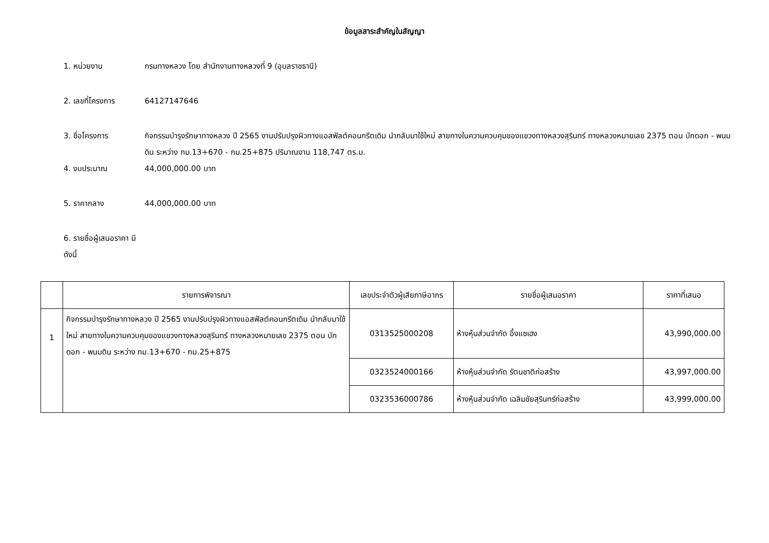ข้อมูลสาระสำคัญในสัญญา
1. หน่วยงาน กรมทางหลวง โดย สำนักงานทางหลวงที่ 9 (อุบลราชธานี)
2. เลขที่โครงการ 64127147646
3. ชื่อโครงการ กิจกรรมบำรุงรักษาทางหลวง ปี 2565 งานปรับปรุงผิวทางแอสฟัลต์คอนกรีตเดิม นำกลับมาใช้ใหม่ สายทางในความควบคุมของแขวงทางหลวงสุรินทร์ ทางหลวงหมายเลข 2375 ตอน บักดอก - พนมดิน ระหว่าง กม.13+670 - กม.25+875 ปริมาณงาน 118,747 ตร.ม.
4. งบประมาณ 44,000,000.00 บาท
5. ราคากลาง 44,000,000.00 บาท
6. รายชื่อผู้เสนอราคา มีดังนี้
| | รายการพิจารณา | เลขประจำตัวผู้เสียภาษีอากร | รายชื่อผู้เสนอราคา | ราคาที่เสนอ |
| --- | --- | --- | --- | --- |
| 1 | กิจกรรมบำรุงรักษาทางหลวง ปี 2565 งานปรับปรุงผิวทางแอสฟัลต์คอนกรีตเดิม นำกลับมาใช้ใหม่ สายทางในความควบคุมของแขวงทางหลวงสุรินทร์ ทางหลวงหมายเลข 2375 ตอน บักดอก - พนมดิน ระหว่าง กม.13+670 - กม.25+875 | 0313525000208 | ห้างหุ้นส่วนจำกัด อึ้งแซเฮง | 43,990,000.00 |
| | | 0323524000166 | ห้างหุ้นส่วนจำกัด รัตนชาติก่อสร้าง | 43,997,000.00 |
| | | 0323536000786 | ห้างหุ้นส่วนจำกัด เฉลิมชัยสุรินทร์ก่อสร้าง | 43,999,000.00 |